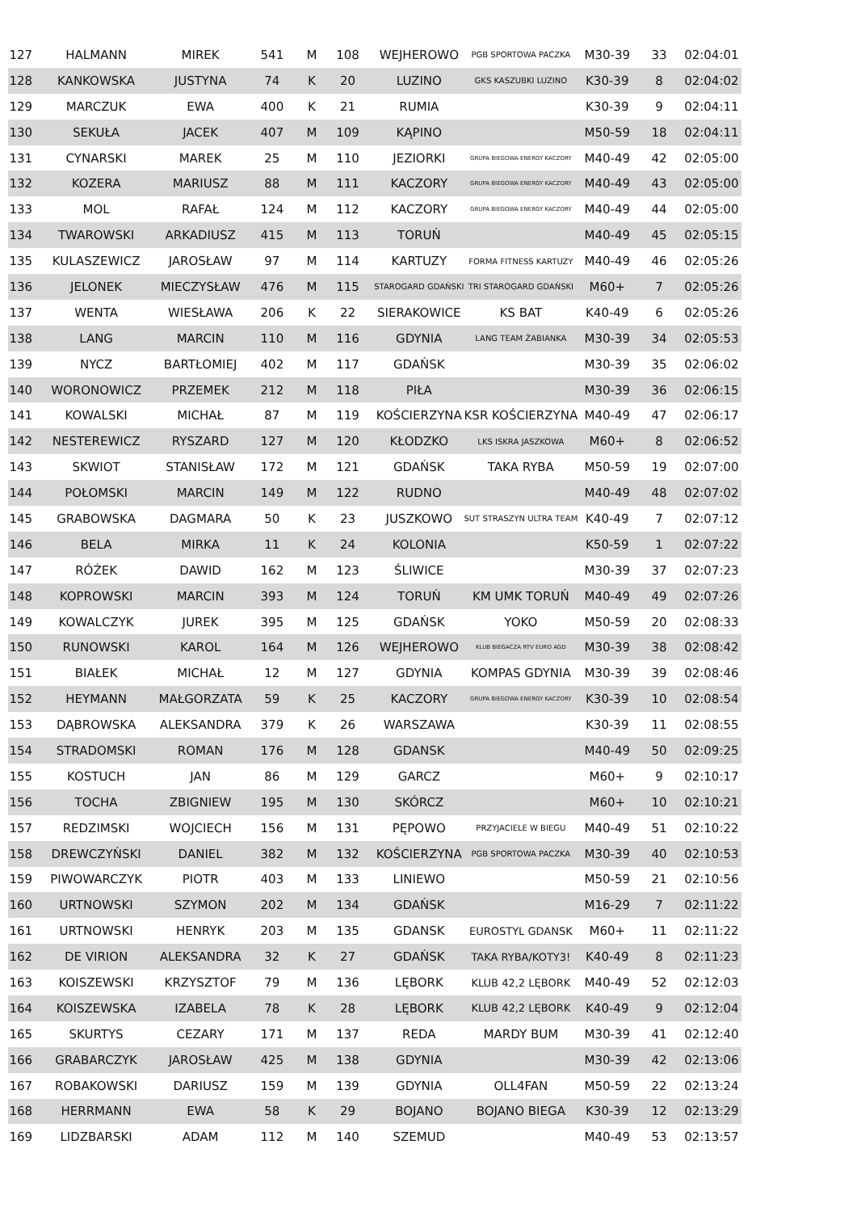| 127 | HALMANN | MIREK | 541 | M | 108 | WEJHEROWO | PGB SPORTOWA PACZKA | M30-39 | 33 | 02:04:01 |
| 128 | KANKOWSKA | JUSTYNA | 74 | K | 20 | LUZINO | GKS KASZUBKI LUZINO | K30-39 | 8 | 02:04:02 |
| 129 | MARCZUK | EWA | 400 | K | 21 | RUMIA | | K30-39 | 9 | 02:04:11 |
| 130 | SEKUŁA | JACEK | 407 | M | 109 | KĄPINO | | M50-59 | 18 | 02:04:11 |
| 131 | CYNARSKI | MAREK | 25 | M | 110 | JEZIORKI | GRUPA BIEGOWA ENERGY KACZORY | M40-49 | 42 | 02:05:00 |
| 132 | KOZERA | MARIUSZ | 88 | M | 111 | KACZORY | GRUPA BIEGOWA ENERGY KACZORY | M40-49 | 43 | 02:05:00 |
| 133 | MOL | RAFAŁ | 124 | M | 112 | KACZORY | GRUPA BIEGOWA ENERGY KACZORY | M40-49 | 44 | 02:05:00 |
| 134 | TWAROWSKI | ARKADIUSZ | 415 | M | 113 | TORUŃ | | M40-49 | 45 | 02:05:15 |
| 135 | KULASZEWICZ | JAROSŁAW | 97 | M | 114 | KARTUZY | FORMA FITNESS KARTUZY | M40-49 | 46 | 02:05:26 |
| 136 | JELONEK | MIECZYSŁAW | 476 | M | 115 | STAROGARD GDAŃSKI | TRI STAROGARD GDAŃSKI | M60+ | 7 | 02:05:26 |
| 137 | WENTA | WIESŁAWA | 206 | K | 22 | SIERAKOWICE | KS BAT | K40-49 | 6 | 02:05:26 |
| 138 | LANG | MARCIN | 110 | M | 116 | GDYNIA | LANG TEAM ŻABIANKA | M30-39 | 34 | 02:05:53 |
| 139 | NYCZ | BARTŁOMIEJ | 402 | M | 117 | GDAŃSK | | M30-39 | 35 | 02:06:02 |
| 140 | WORONOWICZ | PRZEMEK | 212 | M | 118 | PIŁA | | M30-39 | 36 | 02:06:15 |
| 141 | KOWALSKI | MICHAŁ | 87 | M | 119 | KOŚCIERZYNA | KSR KOŚCIERZYNA | M40-49 | 47 | 02:06:17 |
| 142 | NESTEREWICZ | RYSZARD | 127 | M | 120 | KŁODZKO | LKS ISKRA JASZKOWA | M60+ | 8 | 02:06:52 |
| 143 | SKWIOT | STANISŁAW | 172 | M | 121 | GDAŃSK | TAKA RYBA | M50-59 | 19 | 02:07:00 |
| 144 | POŁOMSKI | MARCIN | 149 | M | 122 | RUDNO | | M40-49 | 48 | 02:07:02 |
| 145 | GRABOWSKA | DAGMARA | 50 | K | 23 | JUSZKOWO | SUT STRASZYN ULTRA TEAM | K40-49 | 7 | 02:07:12 |
| 146 | BELA | MIRKA | 11 | K | 24 | KOLONIA | | K50-59 | 1 | 02:07:22 |
| 147 | RÓŻEK | DAWID | 162 | M | 123 | ŚLIWICE | | M30-39 | 37 | 02:07:23 |
| 148 | KOPROWSKI | MARCIN | 393 | M | 124 | TORUŃ | KM UMK TORUŃ | M40-49 | 49 | 02:07:26 |
| 149 | KOWALCZYK | JUREK | 395 | M | 125 | GDAŃSK | YOKO | M50-59 | 20 | 02:08:33 |
| 150 | RUNOWSKI | KAROL | 164 | M | 126 | WEJHEROWO | KLUB BIEGACZA RTV EURO AGD | M30-39 | 38 | 02:08:42 |
| 151 | BIAŁEK | MICHAŁ | 12 | M | 127 | GDYNIA | KOMPAS GDYNIA | M30-39 | 39 | 02:08:46 |
| 152 | HEYMANN | MAŁGORZATA | 59 | K | 25 | KACZORY | GRUPA BIEGOWA ENERGY KACZORY | K30-39 | 10 | 02:08:54 |
| 153 | DĄBROWSKA | ALEKSANDRA | 379 | K | 26 | WARSZAWA | | K30-39 | 11 | 02:08:55 |
| 154 | STRADOMSKI | ROMAN | 176 | M | 128 | GDANSK | | M40-49 | 50 | 02:09:25 |
| 155 | KOSTUCH | JAN | 86 | M | 129 | GARCZ | | M60+ | 9 | 02:10:17 |
| 156 | TOCHA | ZBIGNIEW | 195 | M | 130 | SKÓRCZ | | M60+ | 10 | 02:10:21 |
| 157 | REDZIMSKI | WOJCIECH | 156 | M | 131 | PĘPOWO | PRZYJACIELE W BIEGU | M40-49 | 51 | 02:10:22 |
| 158 | DREWCZYŃSKI | DANIEL | 382 | M | 132 | KOŚCIERZYNA | PGB SPORTOWA PACZKA | M30-39 | 40 | 02:10:53 |
| 159 | PIWOWARCZYK | PIOTR | 403 | M | 133 | LINIEWO | | M50-59 | 21 | 02:10:56 |
| 160 | URTNOWSKI | SZYMON | 202 | M | 134 | GDAŃSK | | M16-29 | 7 | 02:11:22 |
| 161 | URTNOWSKI | HENRYK | 203 | M | 135 | GDANSK | EUROSTYL GDANSK | M60+ | 11 | 02:11:22 |
| 162 | DE VIRION | ALEKSANDRA | 32 | K | 27 | GDAŃSK | TAKA RYBA/KOTY3! | K40-49 | 8 | 02:11:23 |
| 163 | KOISZEWSKI | KRZYSZTOF | 79 | M | 136 | LĘBORK | KLUB 42,2 LĘBORK | M40-49 | 52 | 02:12:03 |
| 164 | KOISZEWSKA | IZABELA | 78 | K | 28 | LĘBORK | KLUB 42,2 LĘBORK | K40-49 | 9 | 02:12:04 |
| 165 | SKURTYS | CEZARY | 171 | M | 137 | REDA | MARDY BUM | M30-39 | 41 | 02:12:40 |
| 166 | GRABARCZYK | JAROSŁAW | 425 | M | 138 | GDYNIA | | M30-39 | 42 | 02:13:06 |
| 167 | ROBAKOWSKI | DARIUSZ | 159 | M | 139 | GDYNIA | OLL4FAN | M50-59 | 22 | 02:13:24 |
| 168 | HERRMANN | EWA | 58 | K | 29 | BOJANO | BOJANO BIEGA | K30-39 | 12 | 02:13:29 |
| 169 | LIDZBARSKI | ADAM | 112 | M | 140 | SZEMUD | | M40-49 | 53 | 02:13:57 |